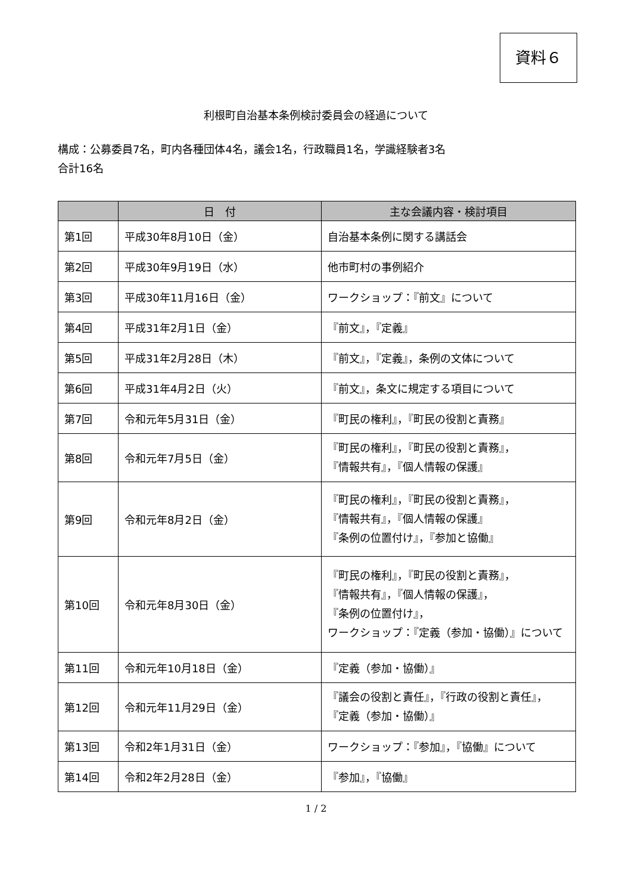資料６
利根町自治基本条例検討委員会の経過について
構成：公募委員7名，町内各種団体4名，議会1名，行政職員1名，学識経験者3名
合計16名
| | 日 付 | 主な会議内容・検討項目 |
| --- | --- | --- |
| 第1回 | 平成30年8月10日（金） | 自治基本条例に関する講話会 |
| 第2回 | 平成30年9月19日（水） | 他市町村の事例紹介 |
| 第3回 | 平成30年11月16日（金） | ワークショップ：『前文』について |
| 第4回 | 平成31年2月1日（金） | 『前文』，『定義』 |
| 第5回 | 平成31年2月28日（木） | 『前文』，『定義』，条例の文体について |
| 第6回 | 平成31年4月2日（火） | 『前文』，条文に規定する項目について |
| 第7回 | 令和元年5月31日（金） | 『町民の権利』，『町民の役割と責務』 |
| 第8回 | 令和元年7月5日（金） | 『町民の権利』，『町民の役割と責務』， 『情報共有』，『個人情報の保護』 |
| 第9回 | 令和元年8月2日（金） | 『町民の権利』，『町民の役割と責務』， 『情報共有』，『個人情報の保護』 『条例の位置付け』，『参加と協働』 |
| 第10回 | 令和元年8月30日（金） | 『町民の権利』，『町民の役割と責務』， 『情報共有』，『個人情報の保護』， 『条例の位置付け』， ワークショップ：『定義（参加・協働）』について |
| 第11回 | 令和元年10月18日（金） | 『定義（参加・協働）』 |
| 第12回 | 令和元年11月29日（金） | 『議会の役割と責任』，『行政の役割と責任』， 『定義（参加・協働）』 |
| 第13回 | 令和2年1月31日（金） | ワークショップ：『参加』，『協働』について |
| 第14回 | 令和2年2月28日（金） | 『参加』，『協働』 |
1 / 2